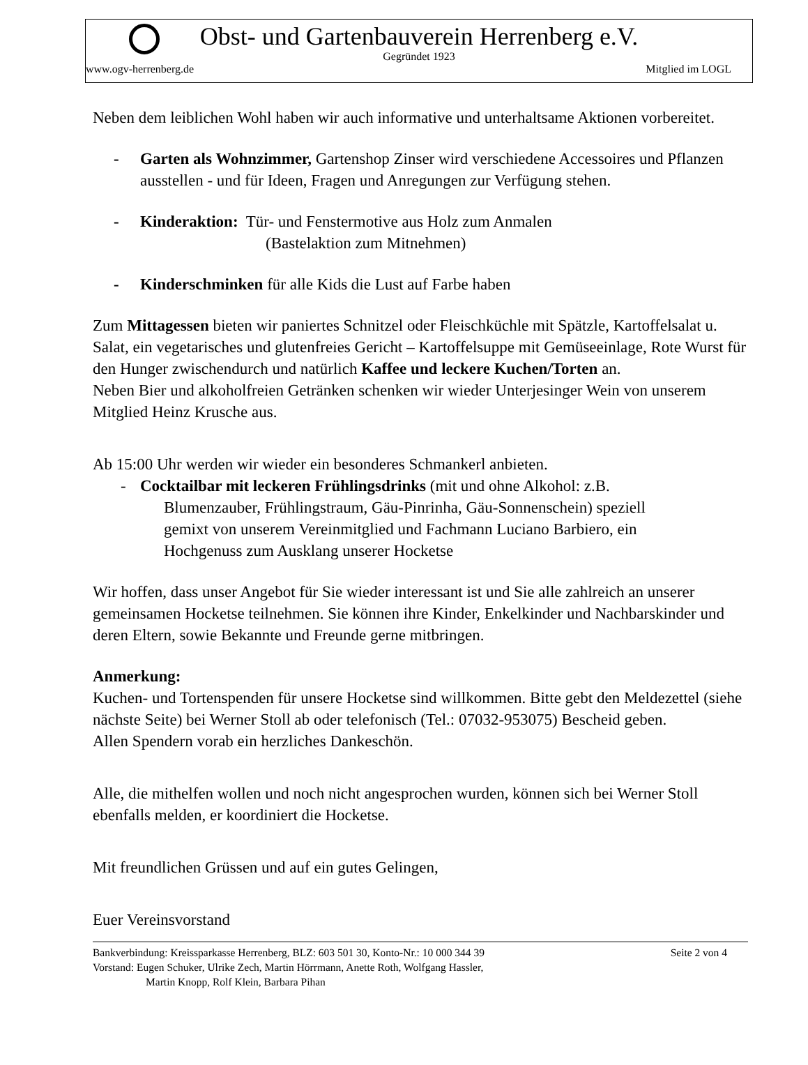Obst- und Gartenbauverein Herrenberg e.V.
Gegründet 1923
www.ogv-herrenberg.de Mitglied im LOGL
Neben dem leiblichen Wohl haben wir auch informative und unterhaltsame Aktionen vorbereitet.
- Garten als Wohnzimmer, Gartenshop Zinser wird verschiedene Accessoires und Pflanzen ausstellen - und für Ideen, Fragen und Anregungen zur Verfügung stehen.
- Kinderaktion: Tür- und Fenstermotive aus Holz zum Anmalen
(Bastelaktion zum Mitnehmen)
- Kinderschminken für alle Kids die Lust auf Farbe haben
Zum Mittagessen bieten wir paniertes Schnitzel oder Fleischküchle mit Spätzle, Kartoffelsalat u. Salat, ein vegetarisches und glutenfreies Gericht – Kartoffelsuppe mit Gemüseeinlage, Rote Wurst für den Hunger zwischendurch und natürlich Kaffee und leckere Kuchen/Torten an.
Neben Bier und alkoholfreien Getränken schenken wir wieder Unterjesinger Wein von unserem Mitglied Heinz Krusche aus.
Ab 15:00 Uhr werden wir wieder ein besonderes Schmankerl anbieten.
- Cocktailbar mit leckeren Frühlingsdrinks (mit und ohne Alkohol: z.B.
Blumenzauber, Frühlingstraum, Gäu-Pinrinha, Gäu-Sonnenschein) speziell
gemixt von unserem Vereinmitglied und Fachmann Luciano Barbiero, ein
Hochgenuss zum Ausklang unserer Hocketse
Wir hoffen, dass unser Angebot für Sie wieder interessant ist und Sie alle zahlreich an unserer gemeinsamen Hocketse teilnehmen. Sie können ihre Kinder, Enkelkinder und Nachbarskinder und deren Eltern, sowie Bekannte und Freunde gerne mitbringen.
Anmerkung:
Kuchen- und Tortenspenden für unsere Hocketse sind willkommen. Bitte gebt den Meldezettel (siehe nächste Seite) bei Werner Stoll ab oder telefonisch (Tel.: 07032-953075) Bescheid geben.
Allen Spendern vorab ein herzliches Dankeschön.
Alle, die mithelfen wollen und noch nicht angesprochen wurden, können sich bei Werner Stoll ebenfalls melden, er koordiniert die Hocketse.
Mit freundlichen Grüssen und auf ein gutes Gelingen,
Euer Vereinsvorstand
Bankverbindung: Kreissparkasse Herrenberg, BLZ: 603 501 30, Konto-Nr.: 10 000 344 39 Seite 2 von 4
Vorstand: Eugen Schuker, Ulrike Zech, Martin Hörrmann, Anette Roth, Wolfgang Hassler,
Martin Knopp, Rolf Klein, Barbara Pihan